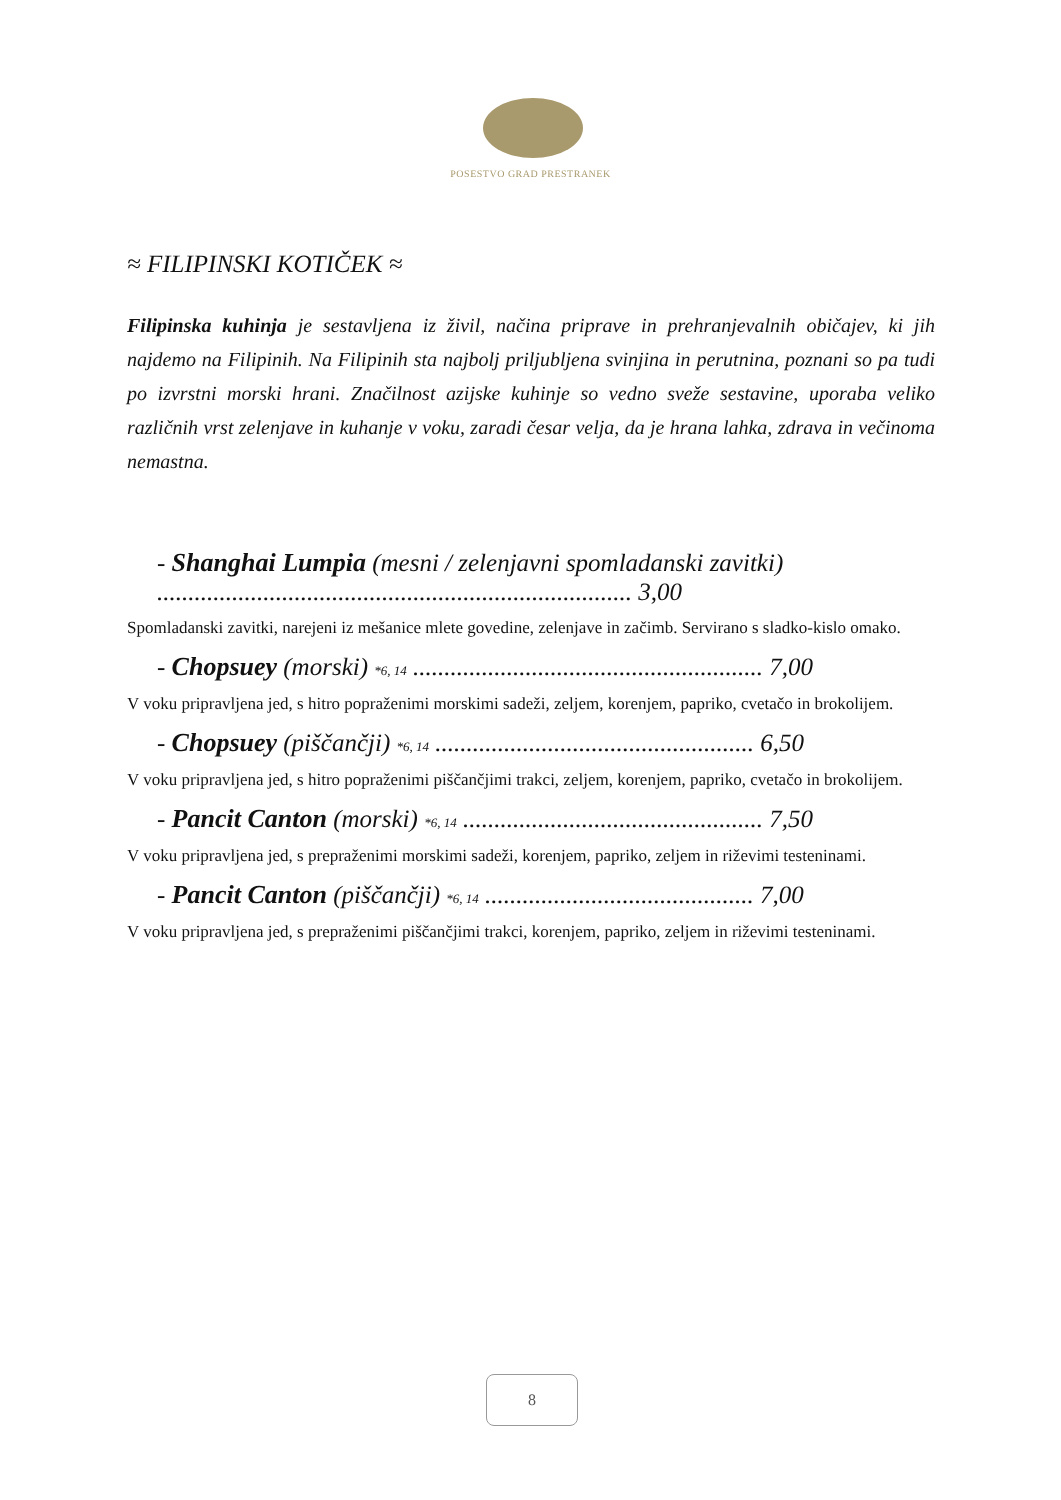POSESTVO GRAD PRESTRANEK
≈ FILIPINSKI KOTIČEK ≈
Filipinska kuhinja je sestavljena iz živil, načina priprave in prehranjevalnih običajev, ki jih najdemo na Filipinih. Na Filipinih sta najbolj priljubljena svinjina in perutnina, poznani so pa tudi po izvrstni morski hrani. Značilnost azijske kuhinje so vedno sveže sestavine, uporaba veliko različnih vrst zelenjave in kuhanje v voku, zaradi česar velja, da je hrana lahka, zdrava in večinoma nemastna.
- Shanghai Lumpia (mesni / zelenjavni spomladanski zavitki) ............................................................................ 3,00
Spomladanski zavitki, narejeni iz mešanice mlete govedine, zelenjave in začimb. Servirano s sladko-kislo omako.
- Chopsuey (morski) *6, 14 ........................................................ 7,00
V voku pripravljena jed, s hitro popraženimi morskimi sadeži, zeljem, korenjem, papriko, cvetačo in brokolijem.
- Chopsuey (piščančji) *6, 14 ................................................... 6,50
V voku pripravljena jed, s hitro popraženimi piščančjimi trakci, zeljem, korenjem, papriko, cvetačo in brokolijem.
- Pancit Canton (morski) *6, 14 ................................................ 7,50
V voku pripravljena jed, s prepraženimi morskimi sadeži, korenjem, papriko, zeljem in riževimi testeninami.
- Pancit Canton (piščančji) *6, 14 ........................................... 7,00
V voku pripravljena jed, s prepraženimi piščančjimi trakci, korenjem, papriko, zeljem in riževimi testeninami.
8